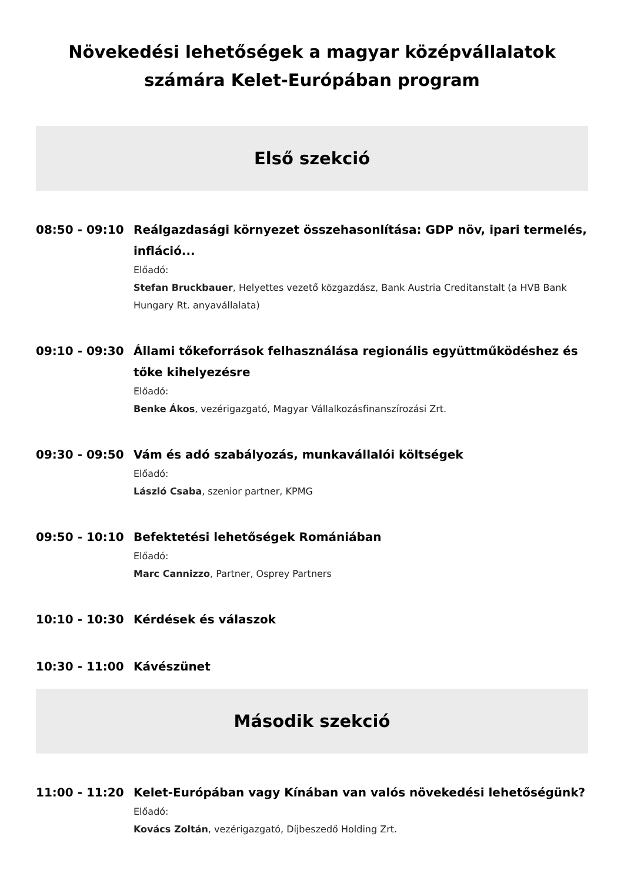Növekedési lehetőségek a magyar középvállalatok számára Kelet-Európában program
Első szekció
08:50 - 09:10
Reálgazdasági környezet összehasonlítása: GDP növ, ipari termelés, infláció...
Előadó:
Stefan Bruckbauer, Helyettes vezető közgazdász, Bank Austria Creditanstalt (a HVB Bank Hungary Rt. anyavállalata)
09:10 - 09:30
Állami tőkeforrások felhasználása regionális együttműködéshez és tőke kihelyezésre
Előadó:
Benke Ákos, vezérigazgató, Magyar Vállalkozásfinanszírozási Zrt.
09:30 - 09:50
Vám és adó szabályozás, munkavállalói költségek
Előadó:
László Csaba, szenior partner, KPMG
09:50 - 10:10
Befektetési lehetőségek Romániában
Előadó:
Marc Cannizzo, Partner, Osprey Partners
10:10 - 10:30
Kérdések és válaszok
10:30 - 11:00
Kávészünet
Második szekció
11:00 - 11:20
Kelet-Európában vagy Kínában van valós növekedési lehetőségünk?
Előadó:
Kovács Zoltán, vezérigazgató, Díjbeszedő Holding Zrt.